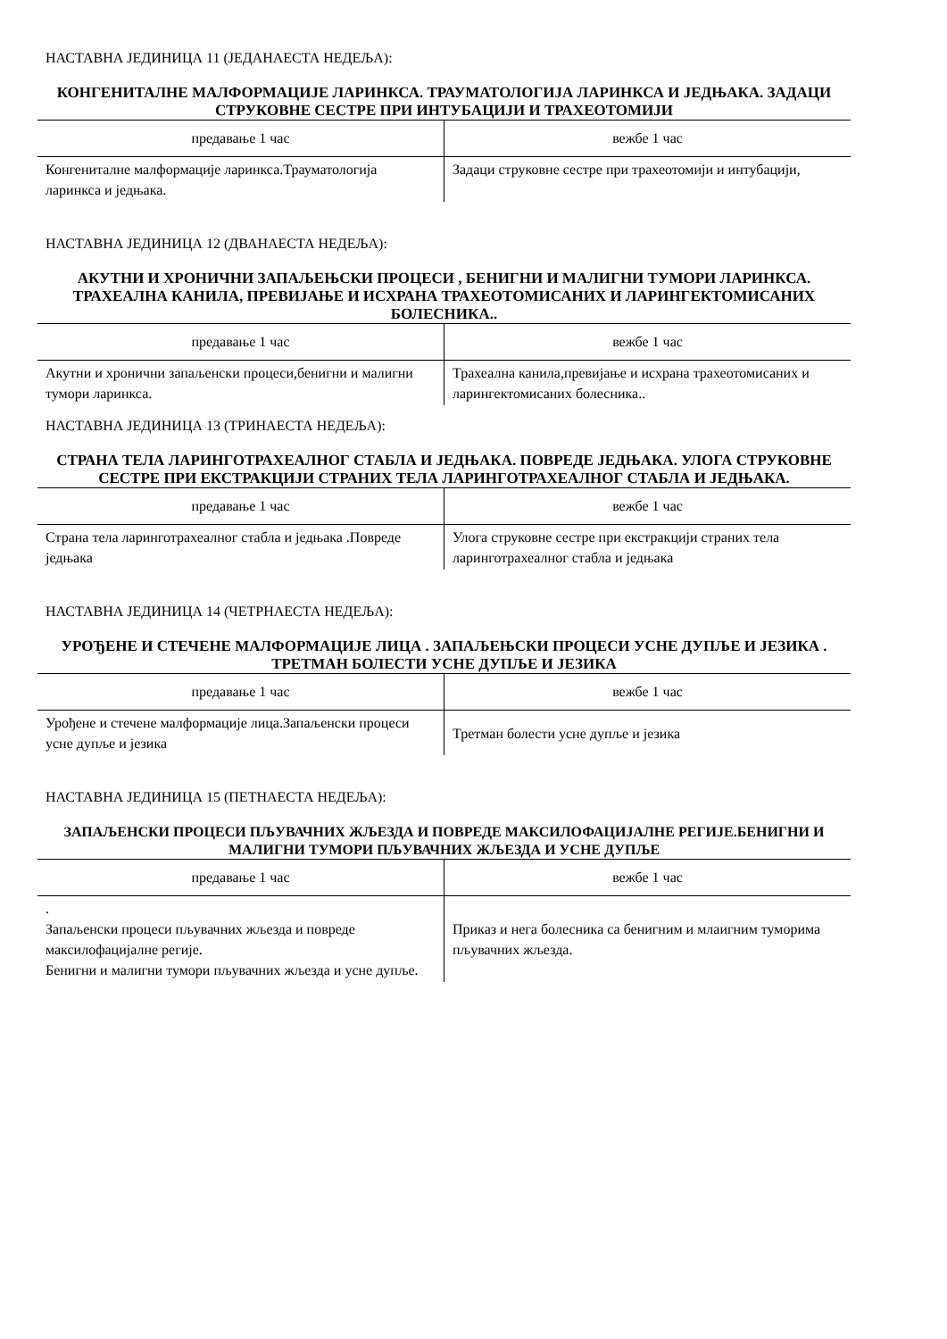НАСТАВНА ЈЕДИНИЦА 11 (ЈЕДАНАЕСТА НЕДЕЉА):
КОНГЕНИТАЛНЕ МАЛФОРМАЦИЈЕ ЛАРИНКСА. ТРАУМАТОЛОГИЈА ЛАРИНКСА И ЈЕДЊАКА. ЗАДАЦИ СТРУКОВНЕ СЕСТРЕ ПРИ ИНТУБАЦИЈИ И ТРАХЕОТОМИЈИ
| предавање 1 час | вежбе 1 час |
| --- | --- |
| Конгениталне малформације ларинкса.Трауматологија ларинкса и једњака. | Задаци струковне сестре при трахеотомији и интубацији, |
НАСТАВНА ЈЕДИНИЦА 12 (ДВАНАЕСТА НЕДЕЉА):
АКУТНИ И ХРОНИЧНИ ЗАПАЉЕЊСКИ ПРОЦЕСИ , БЕНИГНИ И МАЛИГНИ ТУМОРИ ЛАРИНКСА. ТРАХЕАЛНА КАНИЛА, ПРЕВИЈАЊЕ И ИСХРАНА ТРАХЕОТОМИСАНИХ И ЛАРИНГЕКТОМИСАНИХ БОЛЕСНИКА..
| предавање 1 час | вежбе 1 час |
| --- | --- |
| Акутни и хронични запаљенски процеси,бенигни и малигни тумори ларинкса. | Трахеална канила,превијање и исхрана трахеотомисаних и ларингектомисаних болесника.. |
НАСТАВНА ЈЕДИНИЦА 13 (ТРИНАЕСТА НЕДЕЉА):
СТРАНА ТЕЛА ЛАРИНГОТРАХЕАЛНОГ СТАБЛА И ЈЕДЊАКА. ПОВРЕДЕ ЈЕДЊАКА. УЛОГА СТРУКОВНЕ СЕСТРЕ ПРИ ЕКСТРАКЦИЈИ СТРАНИХ ТЕЛА ЛАРИНГОТРАХЕАЛНОГ СТАБЛА И ЈЕДЊАКА.
| предавање 1 час | вежбе 1 час |
| --- | --- |
| Страна тела ларинготрахеалног стабла и једњака .Повреде једњака | Улога струковне сестре при екстракцији страних тела ларинготрахеалног стабла и једњака |
НАСТАВНА ЈЕДИНИЦА 14 (ЧЕТРНАЕСТА НЕДЕЉА):
УРОЂЕНЕ И СТЕЧЕНЕ МАЛФОРМАЦИЈЕ ЛИЦА . ЗАПАЉЕЊСКИ ПРОЦЕСИ УСНЕ ДУПЉЕ И ЈЕЗИКА . ТРЕТМАН БОЛЕСТИ УСНЕ ДУПЉЕ И ЈЕЗИКА
| предавање 1 час | вежбе 1 час |
| --- | --- |
| Урођене и стечене малформације лица.Запаљенски процеси усне дупље и језика | Третман болести усне дупље и језика |
НАСТАВНА ЈЕДИНИЦА 15 (ПЕТНАЕСТА НЕДЕЉА):
ЗАПАЉЕНСКИ ПРОЦЕСИ ПЉУВАЧНИХ ЖЉЕЗДА И ПОВРЕДЕ МАКСИЛОФАЦИЈАЛНЕ РЕГИЈЕ.БЕНИГНИ И МАЛИГНИ ТУМОРИ ПЉУВАЧНИХ ЖЉЕЗДА И УСНЕ ДУПЉЕ
| предавање 1 час | вежбе 1 час |
| --- | --- |
| . Запаљенски процеси пљувачних жљезда и повреде максилофацијалне регије. Бенигни и малигни тумори пљувачних жљезда и усне дупље. | Приказ и нега болесника са бенигним и млаигним туморима пљувачних жљезда. |